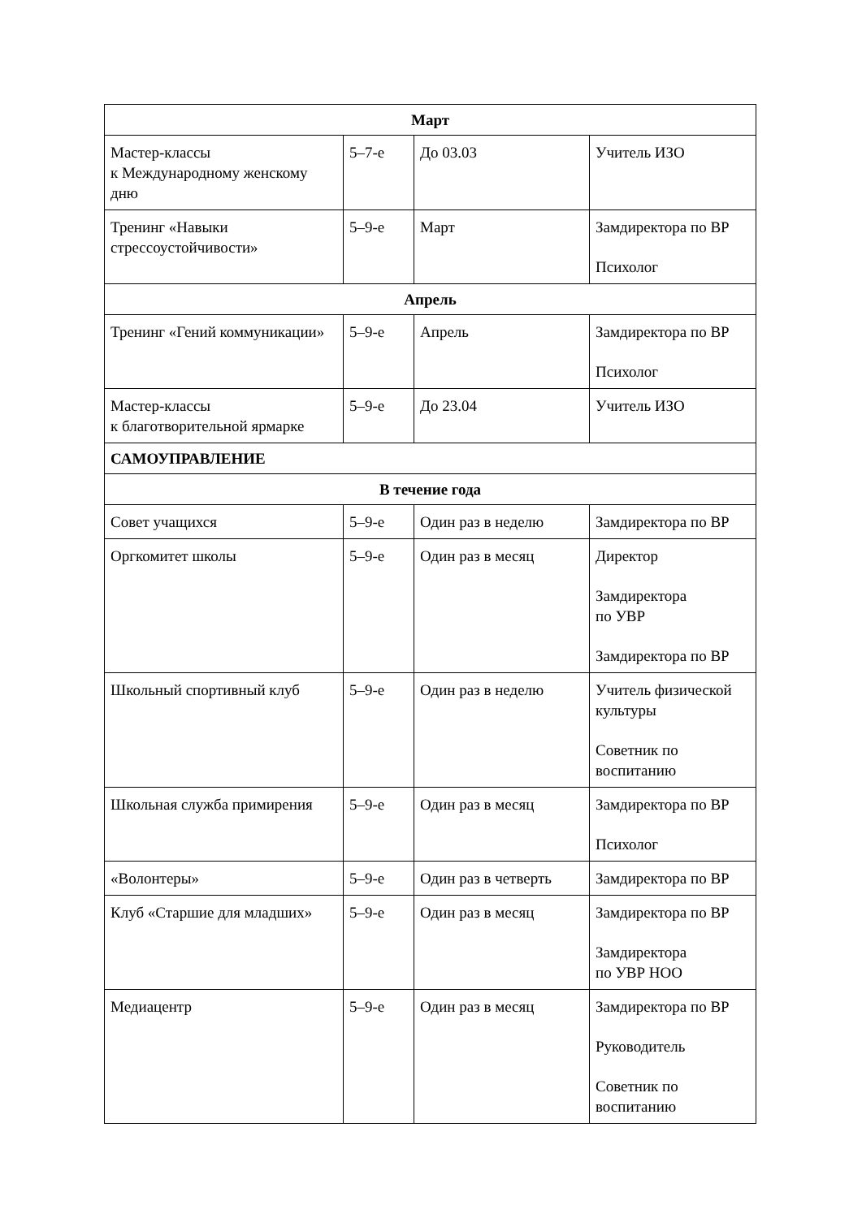| Март | | | |
| Мастер-классы к Международному женскому дню | 5–7-е | До 03.03 | Учитель ИЗО |
| Тренинг «Навыки стрессоустойчивости» | 5–9-е | Март | Замдиректора по ВР Психолог |
| Апрель | | | |
| Тренинг «Гений коммуникации» | 5–9-е | Апрель | Замдиректора по ВР Психолог |
| Мастер-классы к благотворительной ярмарке | 5–9-е | До 23.04 | Учитель ИЗО |
| САМОУПРАВЛЕНИЕ | | | |
| В течение года | | | |
| Совет учащихся | 5–9-е | Один раз в неделю | Замдиректора по ВР |
| Оргкомитет школы | 5–9-е | Один раз в месяц | Директор Замдиректора по УВР Замдиректора по ВР |
| Школьный спортивный клуб | 5–9-е | Один раз в неделю | Учитель физической культуры Советник по воспитанию |
| Школьная служба примирения | 5–9-е | Один раз в месяц | Замдиректора по ВР Психолог |
| «Волонтеры» | 5–9-е | Один раз в четверть | Замдиректора по ВР |
| Клуб «Старшие для младших» | 5–9-е | Один раз в месяц | Замдиректора по ВР Замдиректора по УВР НОО |
| Медиацентр | 5–9-е | Один раз в месяц | Замдиректора по ВР Руководитель Советник по воспитанию |